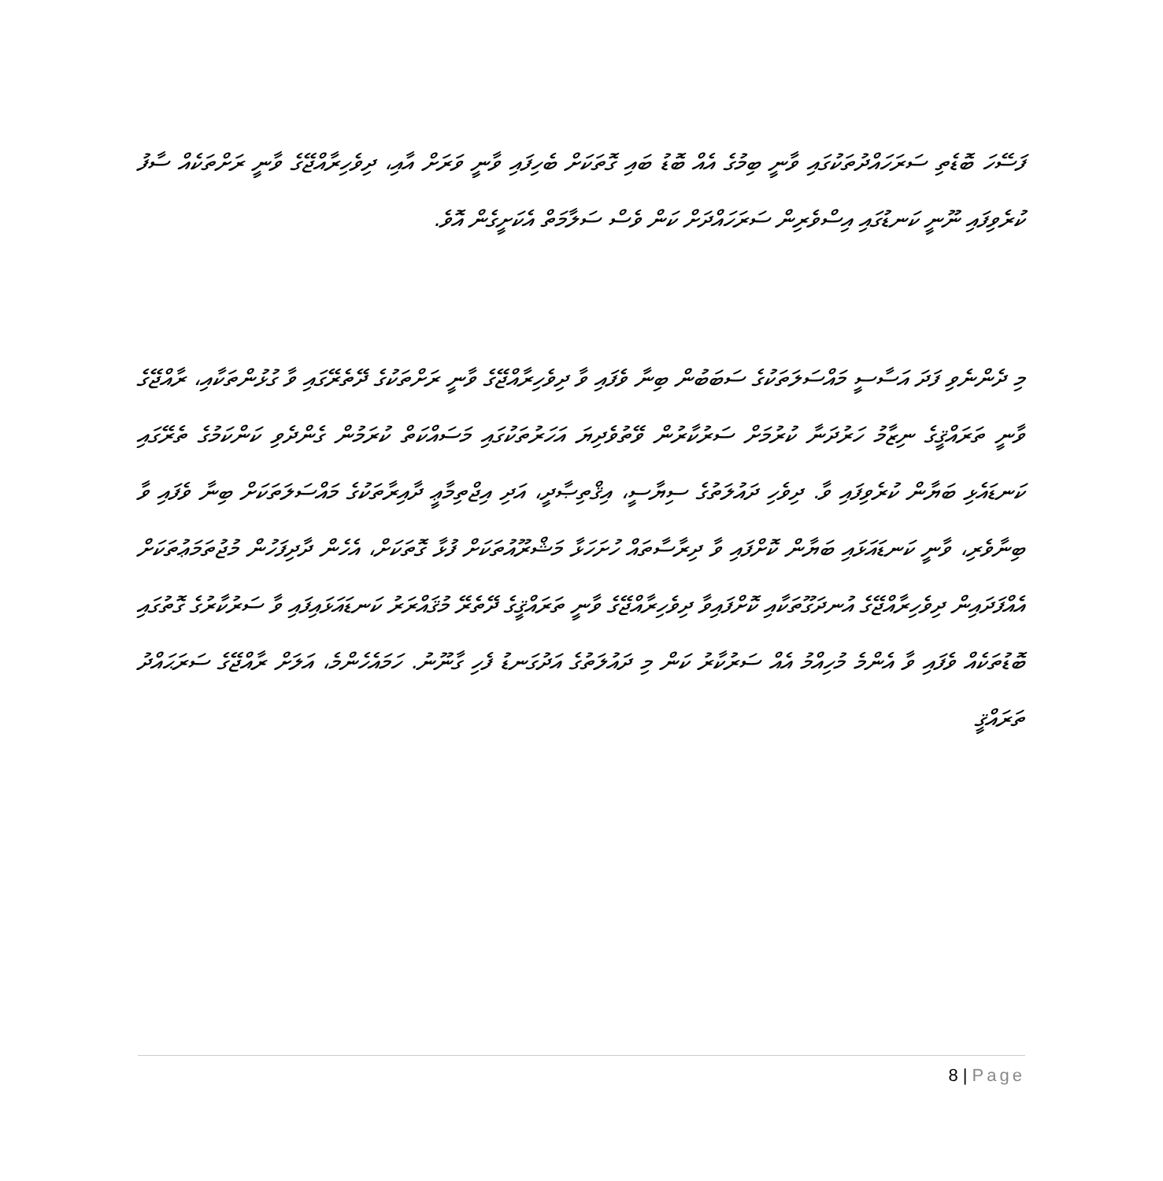ފަސޭހަ ބޮޑެތި ސަރަހައްދުތަކުގައި ވާނީ ބިމުގެ އެއް ބޮޑު ބައި ގޮތަކަށް ބެހިފައި ވާނީ ވަރަށް އާއި، ދިވެހިރާއްޖޭގެ ވާނީ ރަށްތަކެއް ސާފު ކުރެވިފައި ނޫނީ ކަނޑުގައި އިސްވެރިން ސަރަހައްދަށް ކަން ވެސް ސަލާމަތް އެކަށީގެން އޮވެ.
މި ދެންނެވި ފަދަ އަސާސީ މައްސަލަތަކުގެ ސަބަބުން ބިނާ ވެފައި ވާ ދިވެހިރާއްޖޭގެ ވާނީ ރަށްތަކުގެ ދޭތެރޭގައި ވާ ގުޅުންތަކާއި، ރާއްޖޭގެ ވާނީ ތަރައްޤީގެ ނިޒާމު ހަރުދަނާ ކުރުމަށް ސަރުކާރުން ވޭތުވެދިޔަ އަހަރުތަކުގައި މަސައްކަތް ކުރަމުން ގެންދެވި ކަންކަމުގެ ތެރޭގައި ކަނޑައެޅި ބަޔާން ކުރެވިފައި ވާ. ދިވެހި ދައުލަތުގެ ސިޔާސީ، އިޤްތިޞާދީ، އަދި އިޖްތިމާޢީ ދާއިރާތަކުގެ މައްސަލަތަކަށް ބިނާ ވެފައި ވާ ބިނާވެރި، ވާނީ ކަނޑައަޅައި ބަޔާން ކޮށްފައި ވާ ދިރާސާތައް ހުށަހަޅާ މަޝްރޫއުތަކަށް ފުޅާ ގޮތަކަށް، އެހެން ދާދިފަހުން މުޖުތަމަޢުތަކަށް އެއްފަދައިން ދިވެހިރާއްޖޭގެ އުނދަގޫތަކާއި ކޮށްފައިވާ ދިވެހިރާއްޖޭގެ ވާނީ ތަރައްޤީގެ ދޭތެރޭ މުޤައްރަރު ކަނޑައަޅައިފައި ވާ ސަރުކާރުގެ ގޮތުގައި ބޮޑުތަކެއް ވެފައި ވާ އެންމެ މުހިއްމު އެއް ސަރުކާރު ކަން މި ދައުލަތުގެ އަދުގަނޑު ފެހި ގާނޫނު. ހަމައެހެންމެ، އަލަށް ރާއްޖޭގެ ސަރަޙައްދު ތަރައްޤީ
8 | Page